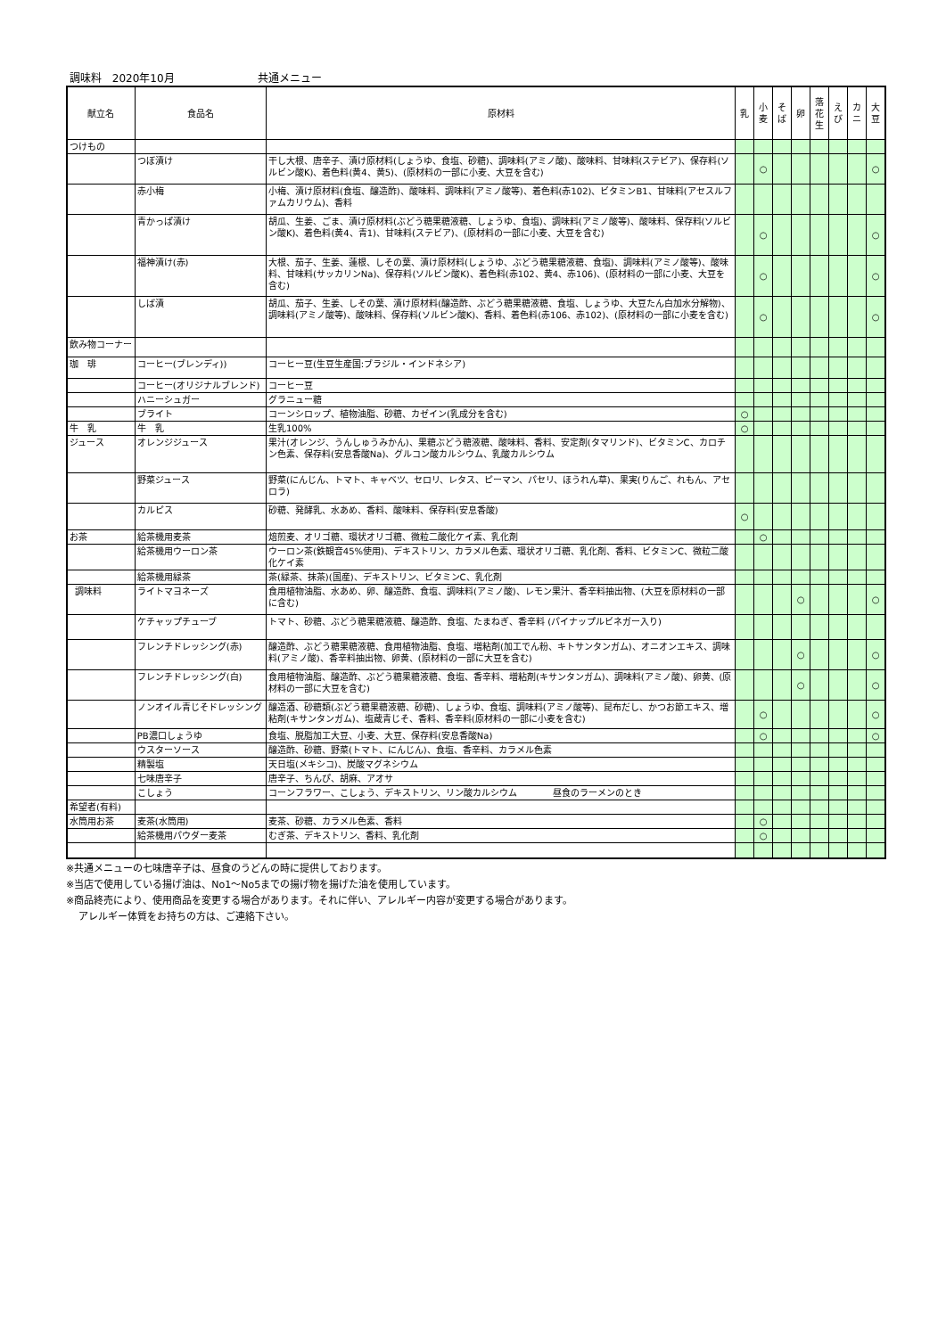調味料　2020年10月 共通メニュー
| 献立名 | 食品名 | 原材料 | 乳 | 小 麦 | そ ば | 卵 | 落 花 生 | え び | カ ニ | 大 豆 |
| --- | --- | --- | --- | --- | --- | --- | --- | --- | --- | --- |
| つけもの | | | | | | | | | | |
| | つぼ漬け | 干し大根、唐辛子、漬け原材料(しょうゆ、食塩、砂糖)、調味料(アミノ酸)、酸味料、甘味料(ステビア)、保存料(ソルビン酸K)、着色料(黄4、黄5)、(原材料の一部に小麦、大豆を含む) | | ○ | | | | | | ○ |
| | 赤小梅 | 小梅、漬け原材料(食塩、醸造酢)、酸味料、調味料(アミノ酸等)、着色料(赤102)、ビタミンB1、甘味料(アセスルファムカリウム)、香料 | | | | | | | | |
| | 青かっぱ漬け | 胡瓜、生姜、ごま、漬け原材料(ぶどう糖果糖液糖、しょうゆ、食塩)、調味料(アミノ酸等)、酸味料、保存料(ソルビン酸K)、着色料(黄4、青1)、甘味料(ステビア)、(原材料の一部に小麦、大豆を含む) | | ○ | | | | | | ○ |
| | 福神漬け(赤) | 大根、茄子、生姜、蓮根、しその葉、漬け原材料(しょうゆ、ぶどう糖果糖液糖、食塩)、調味料(アミノ酸等)、酸味料、甘味料(サッカリンNa)、保存料(ソルビン酸K)、着色料(赤102、黄4、赤106)、(原材料の一部に小麦、大豆を含む) | | ○ | | | | | | ○ |
| | しば漬 | 胡瓜、茄子、生姜、しその葉、漬け原材料(醸造酢、ぶどう糖果糖液糖、食塩、しょうゆ、大豆たん白加水分解物)、調味料(アミノ酸等)、酸味料、保存料(ソルビン酸K)、香料、着色料(赤106、赤102)、(原材料の一部に小麦を含む) | | ○ | | | | | | ○ |
| 飲み物コーナー | | | | | | | | | | |
| 珈 琲 | コーヒー(ブレンディ)) | コーヒー豆(生豆生産国:ブラジル・インドネシア) | | | | | | | | |
| | コーヒー(オリジナルブレンド) | コーヒー豆 | | | | | | | | |
| | ハニーシュガー | グラニュー糖 | | | | | | | | |
| | ブライト | コーンシロップ、植物油脂、砂糖、カゼイン(乳成分を含む) | ○ | | | | | | | |
| 牛 乳 | 牛 乳 | 生乳100% | ○ | | | | | | | |
| ジュース | オレンジジュース | 果汁(オレンジ、うんしゅうみかん)、果糖ぶどう糖液糖、酸味料、香料、安定剤(タマリンド)、ビタミンC、カロチン色素、保存料(安息香酸Na)、グルコン酸カルシウム、乳酸カルシウム | | | | | | | | |
| | 野菜ジュース | 野菜(にんじん、トマト、キャベツ、セロリ、レタス、ピーマン、パセリ、ほうれん草)、果実(りんご、れもん、アセロラ) | | | | | | | | |
| | カルピス | 砂糖、発酵乳、水あめ、香料、酸味料、保存料(安息香酸) | ○ | | | | | | | |
| お茶 | 給茶機用麦茶 | 焙煎麦、オリゴ糖、環状オリゴ糖、微粒二酸化ケイ素、乳化剤 | | ○ | | | | | | |
| | 給茶機用ウーロン茶 | ウーロン茶(鉄観音45%使用)、デキストリン、カラメル色素、環状オリゴ糖、乳化剤、香料、ビタミンC、微粒二酸化ケイ素 | | | | | | | | |
| | 給茶機用緑茶 | 茶(緑茶、抹茶)(国産)、デキストリン、ビタミンC、乳化剤 | | | | | | | | |
| 調味料 | ライトマヨネーズ | 食用植物油脂、水あめ、卵、醸造酢、食塩、調味料(アミノ酸)、レモン果汁、香辛料抽出物、(大豆を原材料の一部に含む) | | | | ○ | | | | ○ |
| | ケチャップチューブ | トマト、砂糖、ぶどう糖果糖液糖、醸造酢、食塩、たまねぎ、香辛料 (パイナップルビネガー入り) | | | | | | | | |
| | フレンチドレッシング(赤) | 醸造酢、ぶどう糖果糖液糖、食用植物油脂、食塩、増粘剤(加工でん粉、キトサンタンガム)、オニオンエキス、調味料(アミノ酸)、香辛料抽出物、卵黄、(原材料の一部に大豆を含む) | | | | ○ | | | | ○ |
| | フレンチドレッシング(白) | 食用植物油脂、醸造酢、ぶどう糖果糖液糖、食塩、香辛料、増粘剤(キサンタンガム)、調味料(アミノ酸)、卵黄、(原材料の一部に大豆を含む) | | | | ○ | | | | ○ |
| | ノンオイル青じそドレッシング | 醸造酒、砂糖類(ぶどう糖果糖液糖、砂糖)、しょうゆ、食塩、調味料(アミノ酸等)、昆布だし、かつお節エキス、増粘剤(キサンタンガム)、塩蔵青じそ、香料、香辛料(原材料の一部に小麦を含む) | | ○ | | | | | | ○ |
| | PB濃口しょうゆ | 食塩、脱脂加工大豆、小麦、大豆、保存料(安息香酸Na) | | ○ | | | | | | ○ |
| | ウスターソース | 醸造酢、砂糖、野菜(トマト、にんじん)、食塩、香辛料、カラメル色素 | | | | | | | | |
| | 精製塩 | 天日塩(メキシコ)、炭酸マグネシウム | | | | | | | | |
| | 七味唐辛子 | 唐辛子、ちんぴ、胡麻、アオサ | | | | | | | | |
| | こしょう | コーンフラワー、こしょう、デキストリン、リン酸カルシウム 昼食のラーメンのとき | | | | | | | | |
| 希望者(有料) | | | | | | | | | | |
| 水筒用お茶 | 麦茶(水筒用) | 麦茶、砂糖、カラメル色素、香料 | | ○ | | | | | | |
| | 給茶機用パウダー麦茶 | むぎ茶、デキストリン、香料、乳化剤 | | ○ | | | | | | |
※共通メニューの七味唐辛子は、昼食のうどんの時に提供しております。
※当店で使用している揚げ油は、No1～No5までの揚げ物を揚げた油を使用しています。
※商品終売により、使用商品を変更する場合があります。それに伴い、アレルギー内容が変更する場合があります。
アレルギー体質をお持ちの方は、ご連絡下さい。